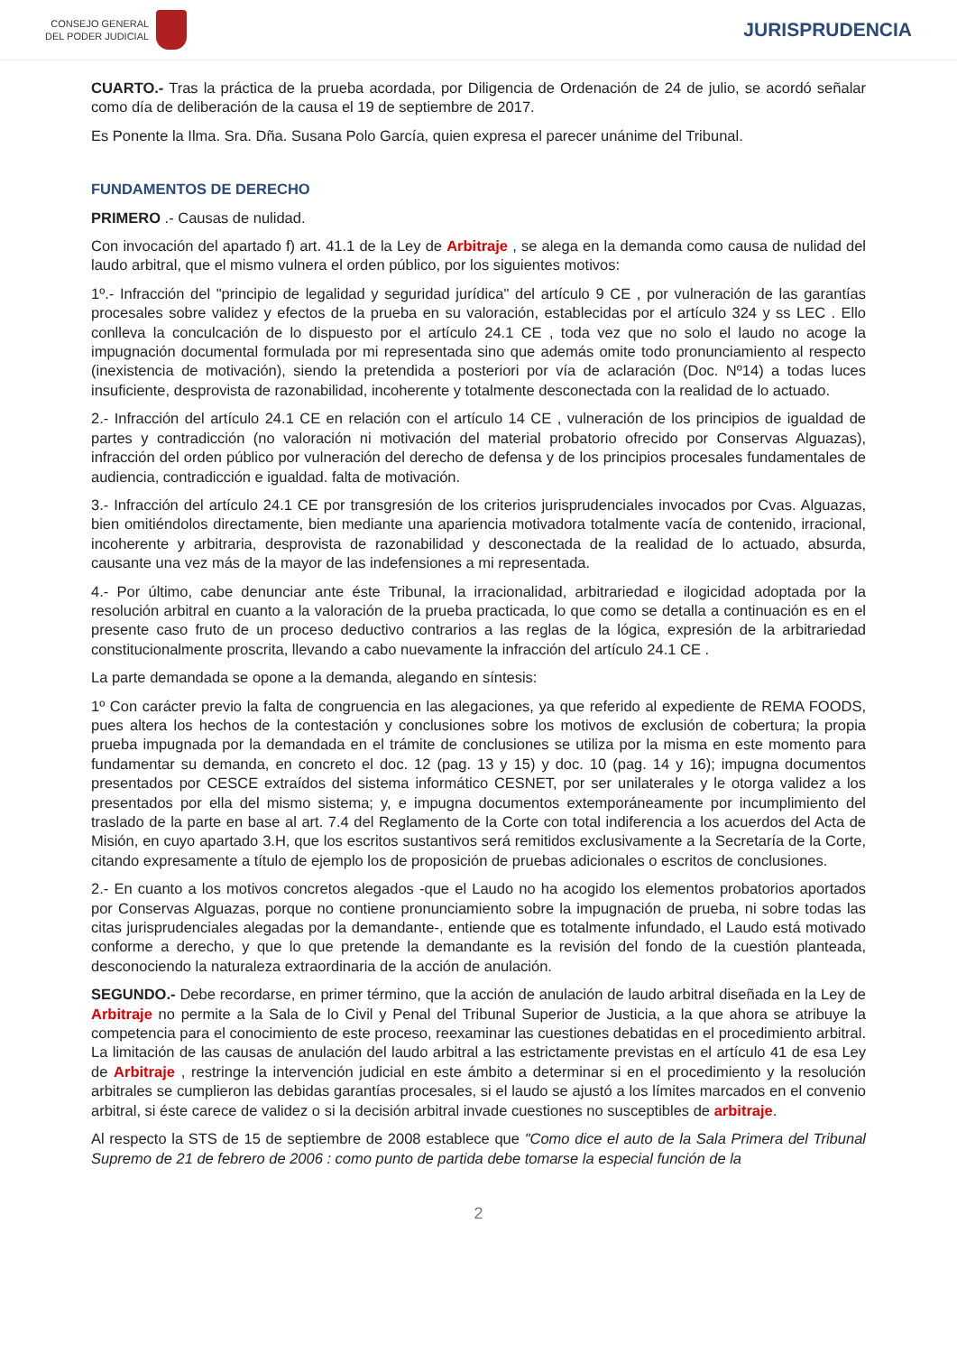CONSEJO GENERAL
DEL PODER JUDICIAL
JURISPRUDENCIA
CUARTO.- Tras la práctica de la prueba acordada, por Diligencia de Ordenación de 24 de julio, se acordó señalar como día de deliberación de la causa el 19 de septiembre de 2017.
Es Ponente la Ilma. Sra. Dña. Susana Polo García, quien expresa el parecer unánime del Tribunal.
FUNDAMENTOS DE DERECHO
PRIMERO .- Causas de nulidad.
Con invocación del apartado f) art. 41.1 de la Ley de Arbitraje , se alega en la demanda como causa de nulidad del laudo arbitral, que el mismo vulnera el orden público, por los siguientes motivos:
1º.- Infracción del "principio de legalidad y seguridad jurídica" del artículo 9 CE , por vulneración de las garantías procesales sobre validez y efectos de la prueba en su valoración, establecidas por el artículo 324 y ss LEC . Ello conlleva la conculcación de lo dispuesto por el artículo 24.1 CE , toda vez que no solo el laudo no acoge la impugnación documental formulada por mi representada sino que además omite todo pronunciamiento al respecto (inexistencia de motivación), siendo la pretendida a posteriori por vía de aclaración (Doc. Nº14) a todas luces insuficiente, desprovista de razonabilidad, incoherente y totalmente desconectada con la realidad de lo actuado.
2.- Infracción del artículo 24.1 CE en relación con el artículo 14 CE , vulneración de los principios de igualdad de partes y contradicción (no valoración ni motivación del material probatorio ofrecido por Conservas Alguazas), infracción del orden público por vulneración del derecho de defensa y de los principios procesales fundamentales de audiencia, contradicción e igualdad. falta de motivación.
3.- Infracción del artículo 24.1 CE por transgresión de los criterios jurisprudenciales invocados por Cvas. Alguazas, bien omitiéndolos directamente, bien mediante una apariencia motivadora totalmente vacía de contenido, irracional, incoherente y arbitraria, desprovista de razonabilidad y desconectada de la realidad de lo actuado, absurda, causante una vez más de la mayor de las indefensiones a mi representada.
4.- Por último, cabe denunciar ante éste Tribunal, la irracionalidad, arbitrariedad e ilogicidad adoptada por la resolución arbitral en cuanto a la valoración de la prueba practicada, lo que como se detalla a continuación es en el presente caso fruto de un proceso deductivo contrarios a las reglas de la lógica, expresión de la arbitrariedad constitucionalmente proscrita, llevando a cabo nuevamente la infracción del artículo 24.1 CE .
La parte demandada se opone a la demanda, alegando en síntesis:
1º Con carácter previo la falta de congruencia en las alegaciones, ya que referido al expediente de REMA FOODS, pues altera los hechos de la contestación y conclusiones sobre los motivos de exclusión de cobertura; la propia prueba impugnada por la demandada en el trámite de conclusiones se utiliza por la misma en este momento para fundamentar su demanda, en concreto el doc. 12 (pag. 13 y 15) y doc. 10 (pag. 14 y 16); impugna documentos presentados por CESCE extraídos del sistema informático CESNET, por ser unilaterales y le otorga validez a los presentados por ella del mismo sistema; y, e impugna documentos extemporáneamente por incumplimiento del traslado de la parte en base al art. 7.4 del Reglamento de la Corte con total indiferencia a los acuerdos del Acta de Misión, en cuyo apartado 3.H, que los escritos sustantivos será remitidos exclusivamente a la Secretaría de la Corte, citando expresamente a título de ejemplo los de proposición de pruebas adicionales o escritos de conclusiones.
2.- En cuanto a los motivos concretos alegados -que el Laudo no ha acogido los elementos probatorios aportados por Conservas Alguazas, porque no contiene pronunciamiento sobre la impugnación de prueba, ni sobre todas las citas jurisprudenciales alegadas por la demandante-, entiende que es totalmente infundado, el Laudo está motivado conforme a derecho, y que lo que pretende la demandante es la revisión del fondo de la cuestión planteada, desconociendo la naturaleza extraordinaria de la acción de anulación.
SEGUNDO.- Debe recordarse, en primer término, que la acción de anulación de laudo arbitral diseñada en la Ley de Arbitraje no permite a la Sala de lo Civil y Penal del Tribunal Superior de Justicia, a la que ahora se atribuye la competencia para el conocimiento de este proceso, reexaminar las cuestiones debatidas en el procedimiento arbitral. La limitación de las causas de anulación del laudo arbitral a las estrictamente previstas en el artículo 41 de esa Ley de Arbitraje , restringe la intervención judicial en este ámbito a determinar si en el procedimiento y la resolución arbitrales se cumplieron las debidas garantías procesales, si el laudo se ajustó a los límites marcados en el convenio arbitral, si éste carece de validez o si la decisión arbitral invade cuestiones no susceptibles de arbitraje.
Al respecto la STS de 15 de septiembre de 2008 establece que "Como dice el auto de la Sala Primera del Tribunal Supremo de 21 de febrero de 2006 : como punto de partida debe tomarse la especial función de la
2